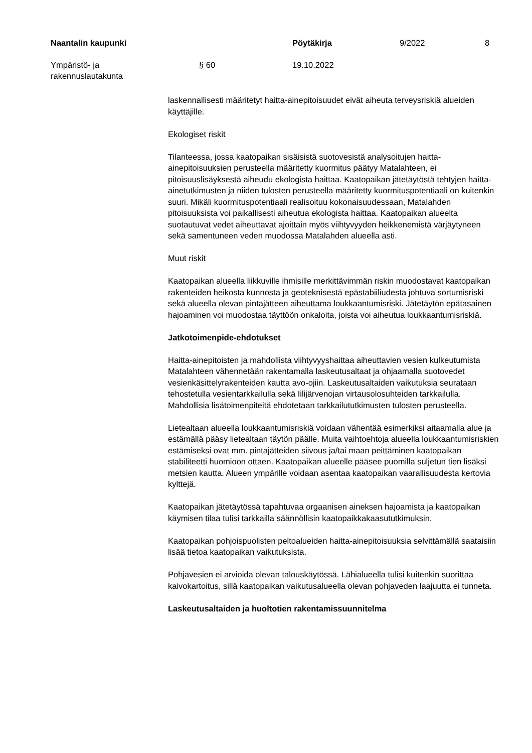Naantalin kaupunki Pöytäkirja 9/2022 8
Ympäristö- ja
rakennuslautakunta
§ 60 19.10.2022
laskennallisesti määritetyt haitta-ainepitoisuudet eivät aiheuta terveysriskiä alueiden käyttäjille.
Ekologiset riskit
Tilanteessa, jossa kaatopaikan sisäisistä suotovesistä analysoitujen haitta-ainepitoisuuksien perusteella määritetty kuormitus päätyy Matalahteen, ei pitoisuuslisäyksestä aiheudu ekologista haittaa. Kaatopaikan jätetäytöstä tehtyjen haitta-ainetutkimusten ja niiden tulosten perusteella määritetty kuormituspotentiaali on kuitenkin suuri. Mikäli kuormituspotentiaali realisoituu kokonaisuudessaan, Matalahden pitoisuuksista voi paikallisesti aiheutua ekologista haittaa. Kaatopaikan alueelta suotautuvat vedet aiheuttavat ajoittain myös viihtyvyyden heikkenemistä värjäytyneen sekä samentuneen veden muodossa Matalahden alueella asti.
Muut riskit
Kaatopaikan alueella liikkuville ihmisille merkittävimmän riskin muodostavat kaatopaikan rakenteiden heikosta kunnosta ja geoteknisestä epästabiiliudesta johtuva sortumisriski sekä alueella olevan pintajätteen aiheuttama loukkaantumisriski. Jätetäytön epätasainen hajoaminen voi muodostaa täyttöön onkaloita, joista voi aiheutua loukkaantumisriskiä.
Jatkotoimenpide-ehdotukset
Haitta-ainepitoisten ja mahdollista viihtyvyyshaittaa aiheuttavien vesien kulkeutumista Matalahteen vähennetään rakentamalla laskeutusaltaat ja ohjaamalla suotovedet vesienkäsittelyrakenteiden kautta avo-ojiin. Laskeutusaltaiden vaikutuksia seurataan tehostetulla vesientarkkailulla sekä Iilijärvenojan virtausolosuhteiden tarkkailulla. Mahdollisia lisätoimenpiteitä ehdotetaan tarkkailututkimusten tulosten perusteella.
Lietealtaan alueella loukkaantumisriskiä voidaan vähentää esimerkiksi aitaamalla alue ja estämällä pääsy lietealtaan täytön päälle. Muita vaihtoehtoja alueella loukkaantumisriskien estämiseksi ovat mm. pintajätteiden siivous ja/tai maan peittäminen kaatopaikan stabiliteetti huomioon ottaen. Kaatopaikan alueelle pääsee puomilla suljetun tien lisäksi metsien kautta. Alueen ympärille voidaan asentaa kaatopaikan vaarallisuudesta kertovia kylttejä.
Kaatopaikan jätetäytössä tapahtuvaa orgaanisen aineksen hajoamista ja kaatopaikan käymisen tilaa tulisi tarkkailla säännöllisin kaatopaikkakaasututkimuksin.
Kaatopaikan pohjoispuolisten peltoalueiden haitta-ainepitoisuuksia selvittämällä saataisiin lisää tietoa kaatopaikan vaikutuksista.
Pohjavesien ei arvioida olevan talouskäytössä. Lähialueella tulisi kuitenkin suorittaa kaivokartoitus, sillä kaatopaikan vaikutusalueella olevan pohjaveden laajuutta ei tunneta.
Laskeutusaltaiden ja huoltotien rakentamissuunnitelma